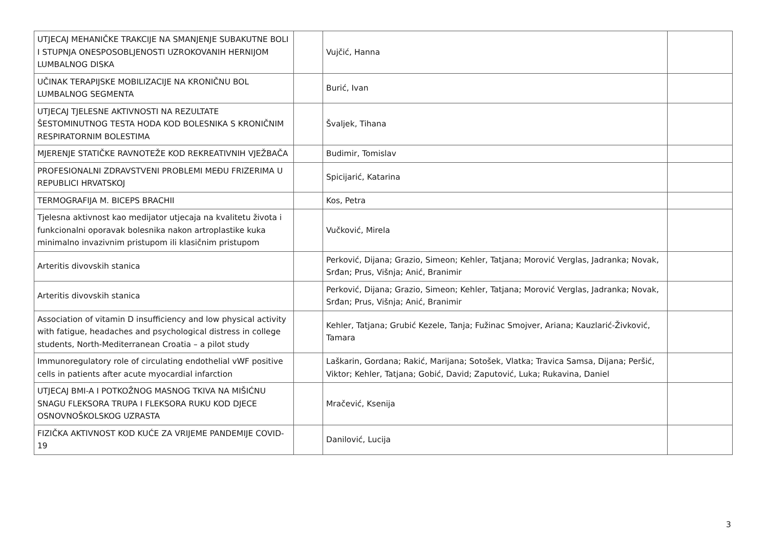| UTJECAJ MEHANIČKE TRAKCIJE NA SMANJENJE SUBAKUTNE BOLI I STUPNJA ONESPOSOBLJENOSTI UZROKOVANIH HERNIJOM LUMBALNOG DISKA | | Vujčić, Hanna | |
| UČINAK TERAPIJSKE MOBILIZACIJE NA KRONIČNU BOL LUMBALNOG SEGMENTA | | Burić, Ivan | |
| UTJECAJ TJELESNE AKTIVNOSTI NA REZULTATE ŠESTOMINUTNOG TESTA HODA KOD BOLESNIKA S KRONIČNIM RESPIRATORNIM BOLESTIMA | | Švaljek, Tihana | |
| MJERENJE STATIČKE RAVNOTEŽE KOD REKREATIVNIH VJEŽBAČA | | Budimir, Tomislav | |
| PROFESIONALNI ZDRAVSTVENI PROBLEMI MEĐU FRIZERIMA U REPUBLICI HRVATSKOJ | | Spicijarić, Katarina | |
| TERMOGRAFIJA M. BICEPS BRACHII | | Kos, Petra | |
| Tjelesna aktivnost kao medijator utjecaja na kvalitetu života i funkcionalni oporavak bolesnika nakon artroplastike kuka minimalno invazivnim pristupom ili klasičnim pristupom | | Vučković, Mirela | |
| Arteritis divovskih stanica | | Perković, Dijana; Grazio, Simeon; Kehler, Tatjana; Morović Verglas, Jadranka; Novak, Srđan; Prus, Višnja; Anić, Branimir | |
| Arteritis divovskih stanica | | Perković, Dijana; Grazio, Simeon; Kehler, Tatjana; Morović Verglas, Jadranka; Novak, Srđan; Prus, Višnja; Anić, Branimir | |
| Association of vitamin D insufficiency and low physical activity with fatigue, headaches and psychological distress in college students, North-Mediterranean Croatia – a pilot study | | Kehler, Tatjana; Grubić Kezele, Tanja; Fužinac Smojver, Ariana; Kauzlarić-Živković, Tamara | |
| Immunoregulatory role of circulating endothelial vWF positive cells in patients after acute myocardial infarction | | Laškarin, Gordana; Rakić, Marijana; Sotošek, Vlatka; Travica Samsa, Dijana; Peršić, Viktor; Kehler, Tatjana; Gobić, David; Zaputović, Luka; Rukavina, Daniel | |
| UTJECAJ BMI-A I POTKOŽNOG MASNOG TKIVA NA MIŠIĆNU SNAGU FLEKSORA TRUPA I FLEKSORA RUKU KOD DJECE OSNOVNOŠKOLSKOG UZRASTA | | Mračević, Ksenija | |
| FIZIČKA AKTIVNOST KOD KUĆE ZA VRIJEME PANDEMIJE COVID-19 | | Danilović, Lucija | |
3